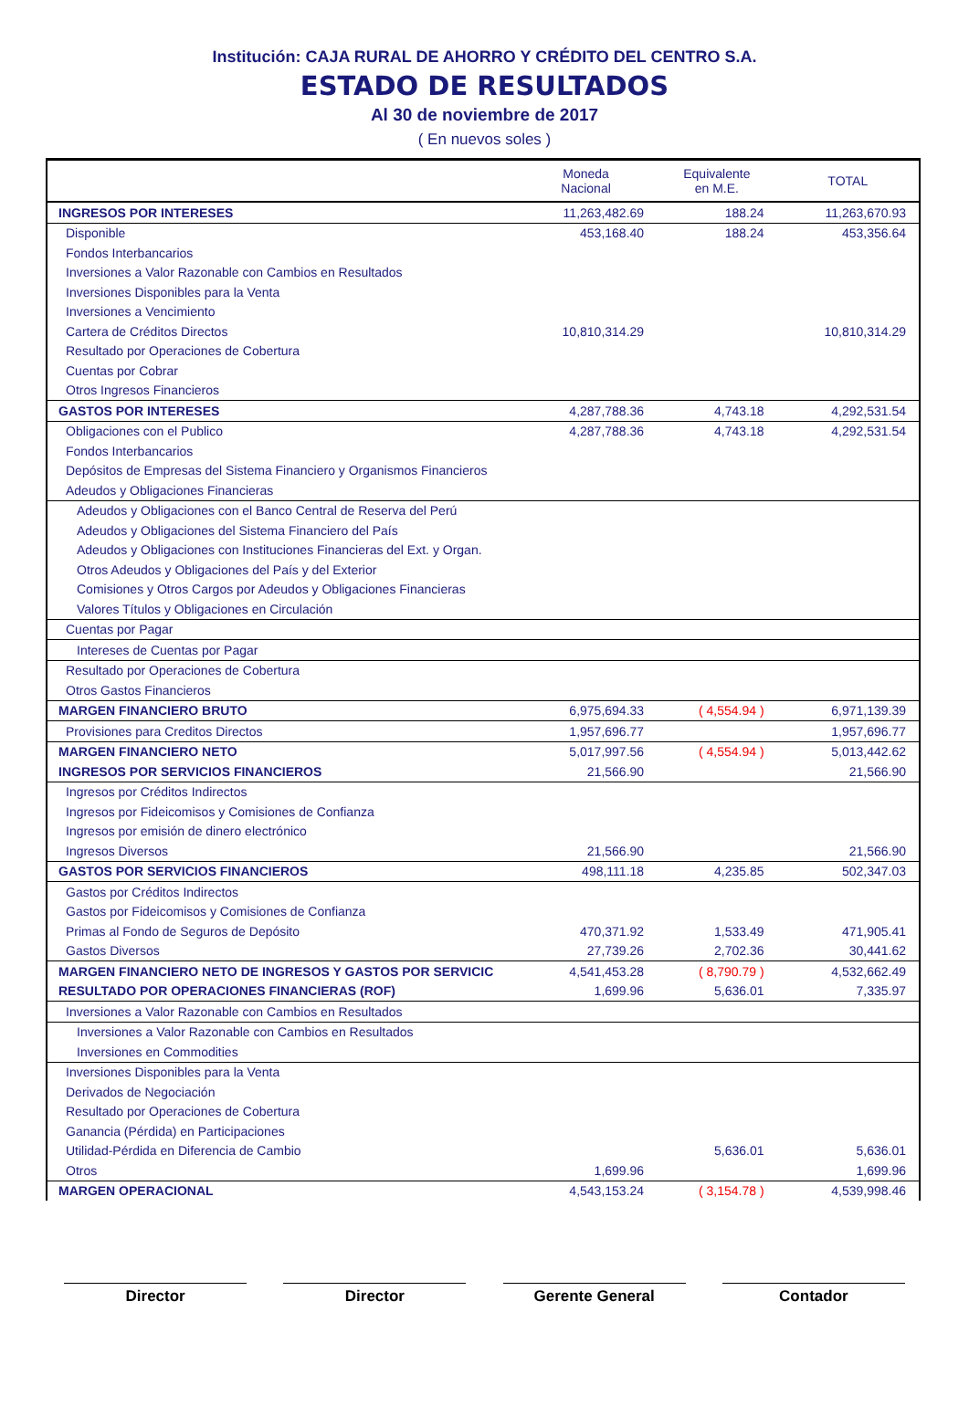Institución: CAJA RURAL DE AHORRO Y CRÉDITO DEL CENTRO S.A.
ESTADO DE RESULTADOS
Al 30 de noviembre de 2017
( En nuevos soles )
| | Moneda Nacional | Equivalente en M.E. | TOTAL |
| --- | --- | --- | --- |
| INGRESOS POR INTERESES | 11,263,482.69 | 188.24 | 11,263,670.93 |
| Disponible | 453,168.40 | 188.24 | 453,356.64 |
| Fondos Interbancarios | | | |
| Inversiones a Valor Razonable con Cambios en Resultados | | | |
| Inversiones Disponibles para la Venta | | | |
| Inversiones a Vencimiento | | | |
| Cartera de Créditos Directos | 10,810,314.29 | | 10,810,314.29 |
| Resultado por Operaciones de Cobertura | | | |
| Cuentas por Cobrar | | | |
| Otros Ingresos Financieros | | | |
| GASTOS POR INTERESES | 4,287,788.36 | 4,743.18 | 4,292,531.54 |
| Obligaciones con el Publico | 4,287,788.36 | 4,743.18 | 4,292,531.54 |
| Fondos Interbancarios | | | |
| Depósitos de Empresas del Sistema Financiero y Organismos Financieros | | | |
| Adeudos y Obligaciones Financieras | | | |
| Adeudos y Obligaciones con el Banco Central de Reserva del Perú | | | |
| Adeudos y Obligaciones del Sistema Financiero del País | | | |
| Adeudos y Obligaciones con Instituciones Financieras del Ext. y Organ. | | | |
| Otros Adeudos y Obligaciones del País y del Exterior | | | |
| Comisiones y Otros Cargos por Adeudos y Obligaciones Financieras | | | |
| Valores Títulos y Obligaciones en Circulación | | | |
| Cuentas por Pagar | | | |
| Intereses de Cuentas por Pagar | | | |
| Resultado por Operaciones de Cobertura | | | |
| Otros Gastos Financieros | | | |
| MARGEN FINANCIERO BRUTO | 6,975,694.33 | ( 4,554.94 ) | 6,971,139.39 |
| Provisiones para Creditos Directos | 1,957,696.77 | | 1,957,696.77 |
| MARGEN FINANCIERO NETO | 5,017,997.56 | ( 4,554.94 ) | 5,013,442.62 |
| INGRESOS POR SERVICIOS FINANCIEROS | 21,566.90 | | 21,566.90 |
| Ingresos por Créditos Indirectos | | | |
| Ingresos por Fideicomisos y Comisiones de Confianza | | | |
| Ingresos por emisión de dinero electrónico | | | |
| Ingresos Diversos | 21,566.90 | | 21,566.90 |
| GASTOS POR SERVICIOS FINANCIEROS | 498,111.18 | 4,235.85 | 502,347.03 |
| Gastos por Créditos Indirectos | | | |
| Gastos por Fideicomisos y Comisiones de Confianza | | | |
| Primas al Fondo de Seguros de Depósito | 470,371.92 | 1,533.49 | 471,905.41 |
| Gastos Diversos | 27,739.26 | 2,702.36 | 30,441.62 |
| MARGEN FINANCIERO NETO DE INGRESOS Y GASTOS POR SERVICIC | 4,541,453.28 | ( 8,790.79 ) | 4,532,662.49 |
| RESULTADO POR OPERACIONES FINANCIERAS (ROF) | 1,699.96 | 5,636.01 | 7,335.97 |
| Inversiones a Valor Razonable con Cambios en Resultados | | | |
| Inversiones a Valor Razonable con Cambios en Resultados | | | |
| Inversiones en Commodities | | | |
| Inversiones Disponibles para la Venta | | | |
| Derivados de Negociación | | | |
| Resultado por Operaciones de Cobertura | | | |
| Ganancia (Pérdida) en Participaciones | | | |
| Utilidad-Pérdida en Diferencia de Cambio | | 5,636.01 | 5,636.01 |
| Otros | 1,699.96 | | 1,699.96 |
| MARGEN OPERACIONAL | 4,543,153.24 | ( 3,154.78 ) | 4,539,998.46 |
Director Director Gerente General Contador